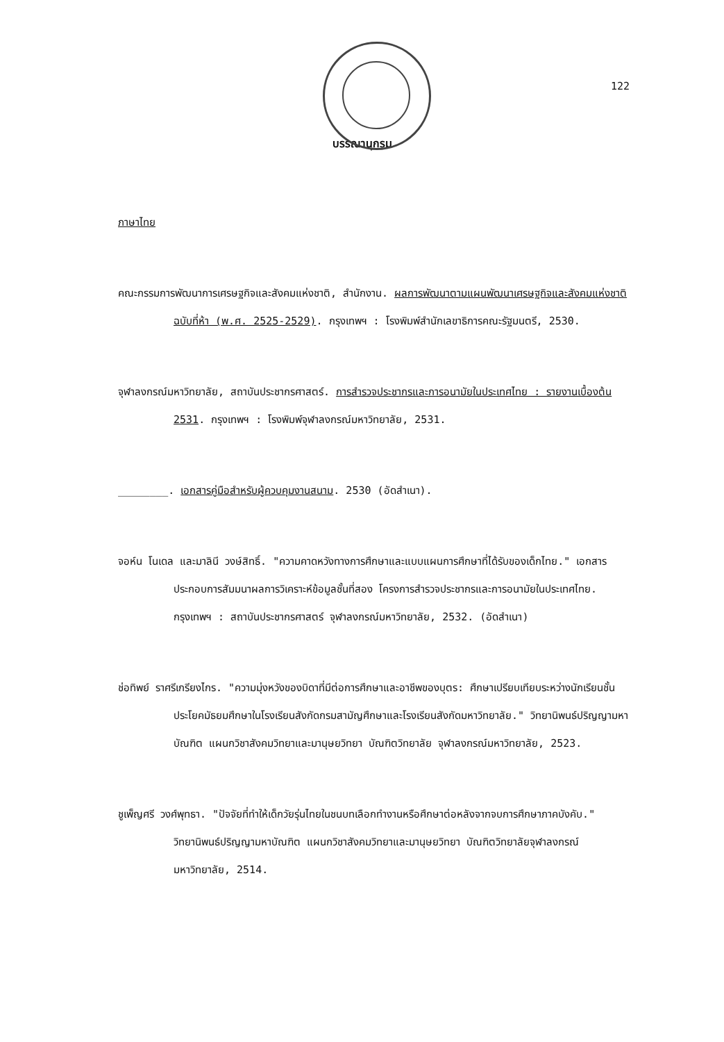122
บรรณานุกรม
ภาษาไทย
คณะกรรมการพัฒนาการเศรษฐกิจและสังคมแห่งชาติ, สำนักงาน. ผลการพัฒนาตามแผนพัฒนาเศรษฐกิจและสังคมแห่งชาติฉบับที่ห้า (พ.ศ. 2525-2529). กรุงเทพฯ : โรงพิมพ์สำนักเลขาธิการคณะรัฐมนตรี, 2530.
จุฬาลงกรณ์มหาวิทยาลัย, สถาบันประชากรศาสตร์. การสำรวจประชากรและการอนามัยในประเทศไทย : รายงานเบื้องต้น 2531. กรุงเทพฯ : โรงพิมพ์จุฬาลงกรณ์มหาวิทยาลัย, 2531.
________. เอกสารคู่มือสำหรับผู้ควบคุมงานสนาม. 2530 (อัดสำเนา).
จอห์น โนเดล และมาลินี วงษ์สิทธิ์. "ความคาดหวังทางการศึกษาและแบบแผนการศึกษาที่ได้รับของเด็กไทย." เอกสารประกอบการสัมมนาผลการวิเคราะห์ข้อมูลชั้นที่สอง โครงการสำรวจประชากรและการอนามัยในประเทศไทย. กรุงเทพฯ : สถาบันประชากรศาสตร์ จุฬาลงกรณ์มหาวิทยาลัย, 2532. (อัดสำเนา)
ช่อทิพย์ ราศรีเกรียงไกร. "ความมุ่งหวังของบิดาที่มีต่อการศึกษาและอาชีพของบุตร: ศึกษาเปรียบเทียบระหว่างนักเรียนชั้นประโยคมัธยมศึกษาในโรงเรียนสังกัดกรมสามัญศึกษาและโรงเรียนสังกัดมหาวิทยาลัย." วิทยานิพนธ์ปริญญามหาบัณฑิต แผนกวิชาสังคมวิทยาและมานุษยวิทยา บัณฑิตวิทยาลัย จุฬาลงกรณ์มหาวิทยาลัย, 2523.
ชูเพ็ญศรี วงศ์พุทธา. "ปัจจัยที่ทำให้เด็กวัยรุ่นไทยในชนบทเลือกทำงานหรือศึกษาต่อหลังจากจบการศึกษาภาคบังคับ." วิทยานิพนธ์ปริญญามหาบัณฑิต แผนกวิชาสังคมวิทยาและมานุษยวิทยา บัณฑิตวิทยาลัยจุฬาลงกรณ์มหาวิทยาลัย, 2514.